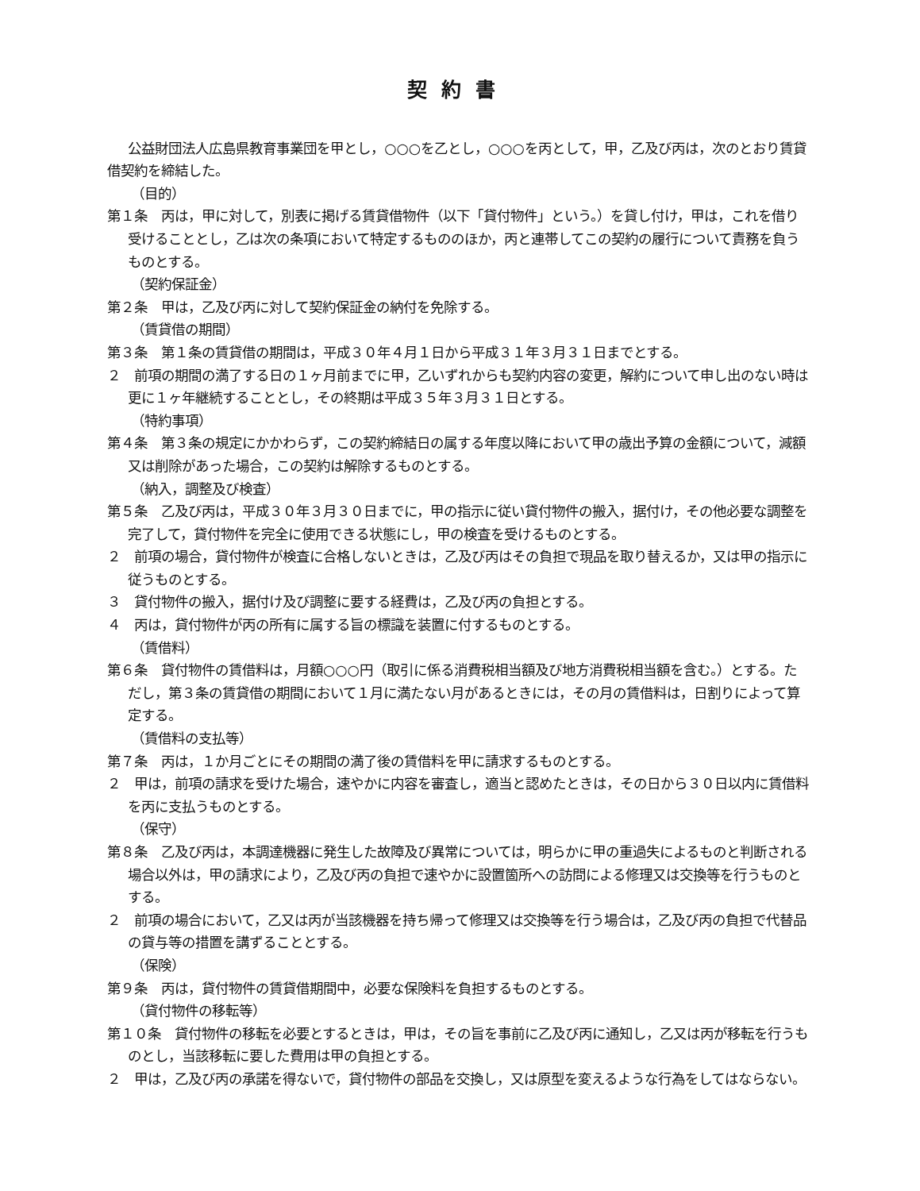契約書
公益財団法人広島県教育事業団を甲とし，○○○を乙とし，○○○を丙として，甲，乙及び丙は，次のとおり賃貸借契約を締結した。
（目的）
第１条　丙は，甲に対して，別表に掲げる賃貸借物件（以下「貸付物件」という。）を貸し付け，甲は，これを借り受けることとし，乙は次の条項において特定するもののほか，丙と連帯してこの契約の履行について責務を負うものとする。
（契約保証金）
第２条　甲は，乙及び丙に対して契約保証金の納付を免除する。
（賃貸借の期間）
第３条　第１条の賃貸借の期間は，平成３０年４月１日から平成３１年３月３１日までとする。
２　前項の期間の満了する日の１ヶ月前までに甲，乙いずれからも契約内容の変更，解約について申し出のない時は更に１ヶ年継続することとし，その終期は平成３５年３月３１日とする。
（特約事項）
第４条　第３条の規定にかかわらず，この契約締結日の属する年度以降において甲の歳出予算の金額について，減額又は削除があった場合，この契約は解除するものとする。
（納入，調整及び検査）
第５条　乙及び丙は，平成３０年３月３０日までに，甲の指示に従い貸付物件の搬入，据付け，その他必要な調整を完了して，貸付物件を完全に使用できる状態にし，甲の検査を受けるものとする。
２　前項の場合，貸付物件が検査に合格しないときは，乙及び丙はその負担で現品を取り替えるか，又は甲の指示に従うものとする。
３　貸付物件の搬入，据付け及び調整に要する経費は，乙及び丙の負担とする。
４　丙は，貸付物件が丙の所有に属する旨の標識を装置に付するものとする。
（賃借料）
第６条　貸付物件の賃借料は，月額○○○円（取引に係る消費税相当額及び地方消費税相当額を含む。）とする。ただし，第３条の賃貸借の期間において１月に満たない月があるときには，その月の賃借料は，日割りによって算定する。
（賃借料の支払等）
第７条　丙は，１か月ごとにその期間の満了後の賃借料を甲に請求するものとする。
２　甲は，前項の請求を受けた場合，速やかに内容を審査し，適当と認めたときは，その日から３０日以内に賃借料を丙に支払うものとする。
（保守）
第８条　乙及び丙は，本調達機器に発生した故障及び異常については，明らかに甲の重過失によるものと判断される場合以外は，甲の請求により，乙及び丙の負担で速やかに設置箇所への訪問による修理又は交換等を行うものとする。
２　前項の場合において，乙又は丙が当該機器を持ち帰って修理又は交換等を行う場合は，乙及び丙の負担で代替品の貸与等の措置を講ずることとする。
（保険）
第９条　丙は，貸付物件の賃貸借期間中，必要な保険料を負担するものとする。
（貸付物件の移転等）
第１０条　貸付物件の移転を必要とするときは，甲は，その旨を事前に乙及び丙に通知し，乙又は丙が移転を行うものとし，当該移転に要した費用は甲の負担とする。
２　甲は，乙及び丙の承諾を得ないで，貸付物件の部品を交換し，又は原型を変えるような行為をしてはならない。